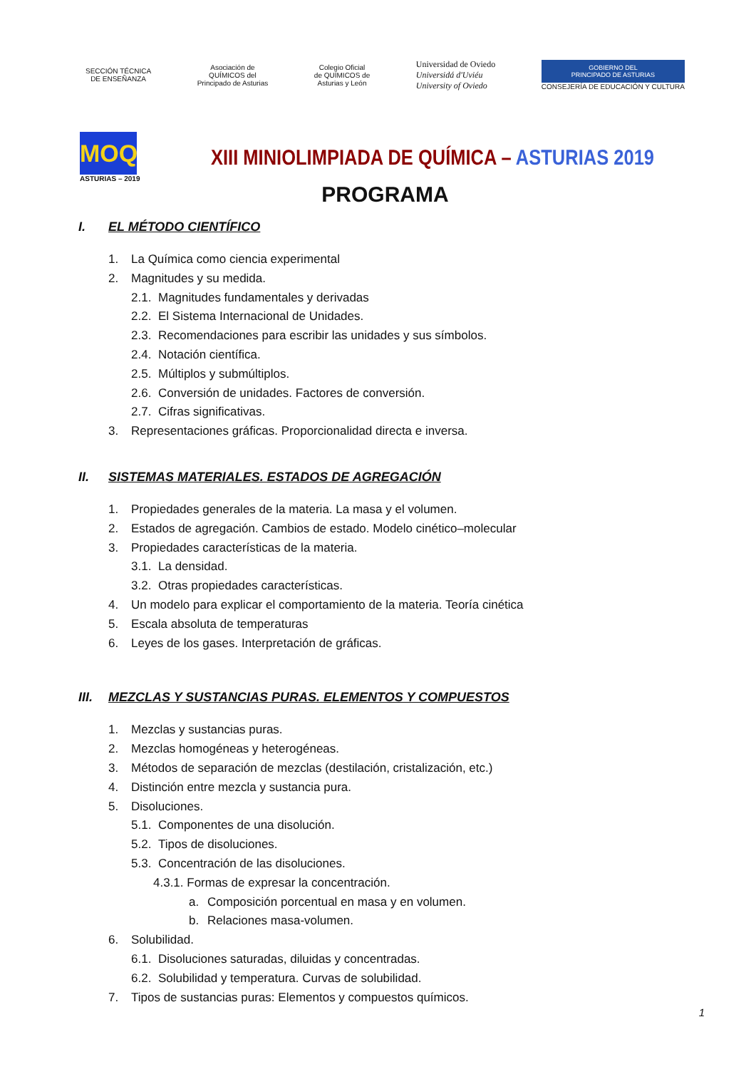SECCIÓN TÉCNICA
DE ENSEÑANZA
Asociación de
QUÍMICOS del
Principado de Asturias
Colegio Oficial
de QUÍMICOS de
Asturias y León
Universidad de Oviedo
Universidá d'Uviéu
University of Oviedo
GOBIERNO DEL
PRINCIPADO DE ASTURIAS
CONSEJERÍA DE EDUCACIÓN Y CULTURA
MOQ
ASTURIAS – 2019
XIII MINIOLIMPIADA DE QUÍMICA – ASTURIAS 2019
PROGRAMA
I. EL MÉTODO CIENTÍFICO
1. La Química como ciencia experimental
2. Magnitudes y su medida.
2.1. Magnitudes fundamentales y derivadas
2.2. El Sistema Internacional de Unidades.
2.3. Recomendaciones para escribir las unidades y sus símbolos.
2.4. Notación científica.
2.5. Múltiplos y submúltiplos.
2.6. Conversión de unidades. Factores de conversión.
2.7. Cifras significativas.
3. Representaciones gráficas. Proporcionalidad directa e inversa.
II. SISTEMAS MATERIALES. ESTADOS DE AGREGACIÓN
1. Propiedades generales de la materia. La masa y el volumen.
2. Estados de agregación. Cambios de estado. Modelo cinético–molecular
3. Propiedades características de la materia.
3.1. La densidad.
3.2. Otras propiedades características.
4. Un modelo para explicar el comportamiento de la materia. Teoría cinética
5. Escala absoluta de temperaturas
6. Leyes de los gases. Interpretación de gráficas.
III. MEZCLAS Y SUSTANCIAS PURAS. ELEMENTOS Y COMPUESTOS
1. Mezclas y sustancias puras.
2. Mezclas homogéneas y heterogéneas.
3. Métodos de separación de mezclas (destilación, cristalización, etc.)
4. Distinción entre mezcla y sustancia pura.
5. Disoluciones.
5.1. Componentes de una disolución.
5.2. Tipos de disoluciones.
5.3. Concentración de las disoluciones.
4.3.1. Formas de expresar la concentración.
a. Composición porcentual en masa y en volumen.
b. Relaciones masa-volumen.
6. Solubilidad.
6.1. Disoluciones saturadas, diluidas y concentradas.
6.2. Solubilidad y temperatura. Curvas de solubilidad.
7. Tipos de sustancias puras: Elementos y compuestos químicos.
1